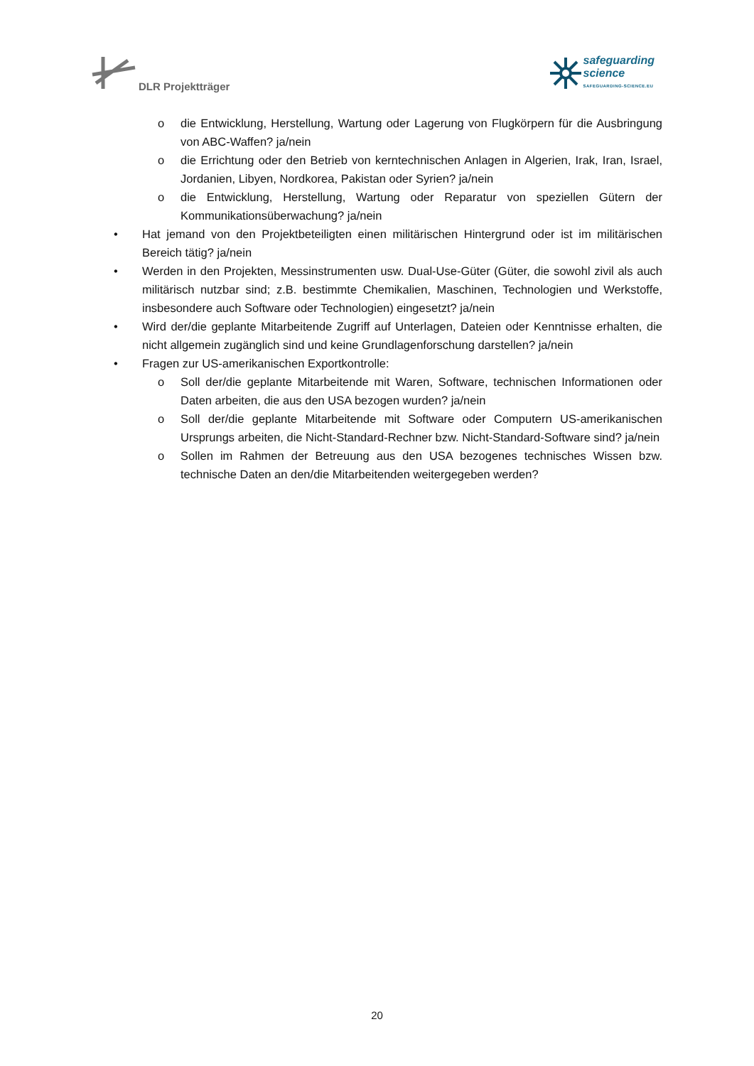DLR Projektträger
safeguarding
science
SAFEGUARDING-SCIENCE.EU
o die Entwicklung, Herstellung, Wartung oder Lagerung von Flugkörpern für die Ausbringung von ABC-Waffen? ja/nein
o die Errichtung oder den Betrieb von kerntechnischen Anlagen in Algerien, Irak, Iran, Israel, Jordanien, Libyen, Nordkorea, Pakistan oder Syrien? ja/nein
o die Entwicklung, Herstellung, Wartung oder Reparatur von speziellen Gütern der Kommunikationsüberwachung? ja/nein
• Hat jemand von den Projektbeteiligten einen militärischen Hintergrund oder ist im militärischen Bereich tätig? ja/nein
• Werden in den Projekten, Messinstrumenten usw. Dual-Use-Güter (Güter, die sowohl zivil als auch militärisch nutzbar sind; z.B. bestimmte Chemikalien, Maschinen, Technologien und Werkstoffe, insbesondere auch Software oder Technologien) eingesetzt? ja/nein
• Wird der/die geplante Mitarbeitende Zugriff auf Unterlagen, Dateien oder Kenntnisse erhalten, die nicht allgemein zugänglich sind und keine Grundlagenforschung darstellen? ja/nein
• Fragen zur US-amerikanischen Exportkontrolle:
o Soll der/die geplante Mitarbeitende mit Waren, Software, technischen Informationen oder Daten arbeiten, die aus den USA bezogen wurden? ja/nein
o Soll der/die geplante Mitarbeitende mit Software oder Computern US-amerikanischen Ursprungs arbeiten, die Nicht-Standard-Rechner bzw. Nicht-Standard-Software sind? ja/nein
o Sollen im Rahmen der Betreuung aus den USA bezogenes technisches Wissen bzw. technische Daten an den/die Mitarbeitenden weitergegeben werden?
20